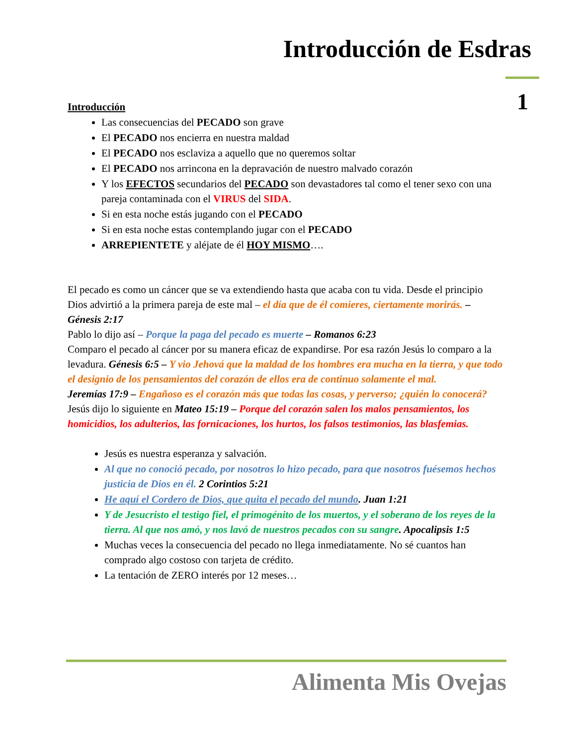Introducción de Esdras
1
Introducción
Las consecuencias del PECADO son grave
El PECADO nos encierra en nuestra maldad
El PECADO nos esclaviza a aquello que no queremos soltar
El PECADO nos arrincona en la depravación de nuestro malvado corazón
Y los EFECTOS secundarios del PECADO son devastadores tal como el tener sexo con una pareja contaminada con el VIRUS del SIDA.
Si en esta noche estás jugando con el PECADO
Si en esta noche estas contemplando jugar con el PECADO
ARREPIENTETE y aléjate de él HOY MISMO….
El pecado es como un cáncer que se va extendiendo hasta que acaba con tu vida. Desde el principio Dios advirtió a la primera pareja de este mal – el día que de él comieres, ciertamente morirás. – Génesis 2:17
Pablo lo dijo así – Porque la paga del pecado es muerte – Romanos 6:23
Comparo el pecado al cáncer por su manera eficaz de expandirse. Por esa razón Jesús lo comparo a la levadura. Génesis 6:5 – Y vio Jehová que la maldad de los hombres era mucha en la tierra, y que todo el designio de los pensamientos del corazón de ellos era de continuo solamente el mal.
Jeremías 17:9 – Engañoso es el corazón más que todas las cosas, y perverso; ¿quién lo conocerá?
Jesús dijo lo siguiente en Mateo 15:19 – Porque del corazón salen los malos pensamientos, los homicidios, los adulterios, las fornicaciones, los hurtos, los falsos testimonios, las blasfemias.
Jesús es nuestra esperanza y salvación.
Al que no conoció pecado, por nosotros lo hizo pecado, para que nosotros fuésemos hechos justicia de Dios en él. 2 Corintios 5:21
He aquí el Cordero de Dios, que quita el pecado del mundo. Juan 1:21
Y de Jesucristo el testigo fiel, el primogénito de los muertos, y el soberano de los reyes de la tierra. Al que nos amó, y nos lavó de nuestros pecados con su sangre. Apocalipsis 1:5
Muchas veces la consecuencia del pecado no llega inmediatamente. No sé cuantos han comprado algo costoso con tarjeta de crédito.
La tentación de ZERO interés por 12 meses…
Alimenta Mis Ovejas